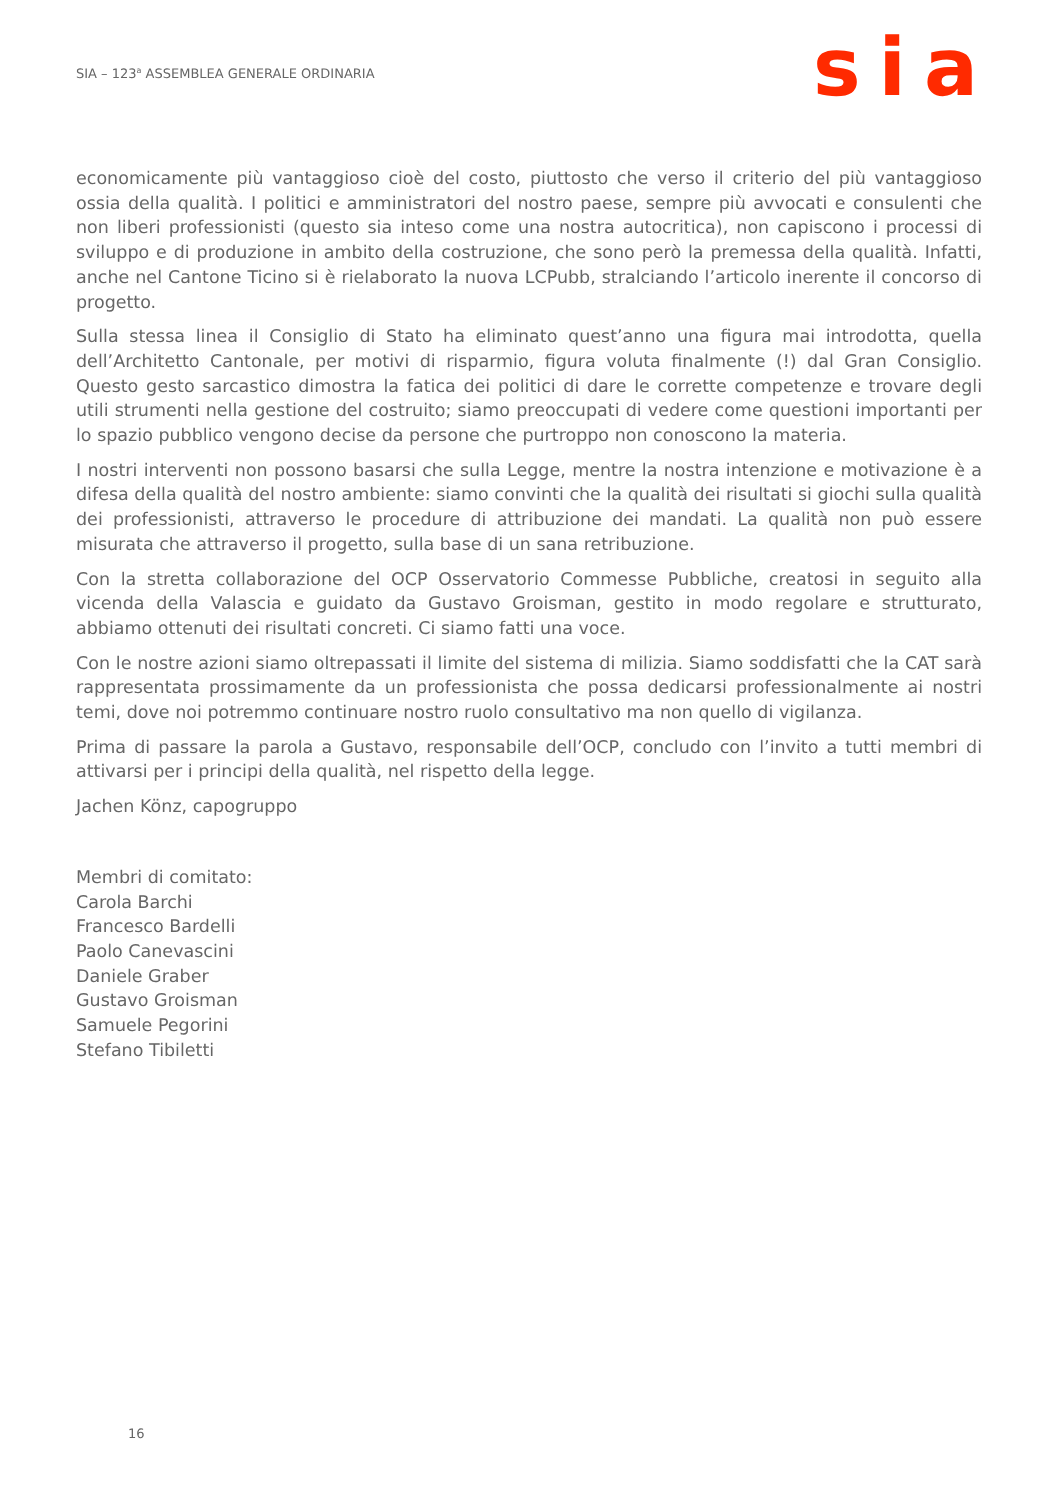SIA – 123<sup>a</sup> ASSEMBLEA GENERALE ORDINARIA
sia
economicamente più vantaggioso cioè del costo, piuttosto che verso il criterio del più vantaggioso ossia della qualità. I politici e amministratori del nostro paese, sempre più avvocati e consulenti che non liberi professionisti (questo sia inteso come una nostra autocritica), non capiscono i processi di sviluppo e di produzione in ambito della costruzione, che sono però la premessa della qualità. Infatti, anche nel Cantone Ticino si è rielaborato la nuova LCPubb, stralciando l’articolo inerente il concorso di progetto.
Sulla stessa linea il Consiglio di Stato ha eliminato quest’anno una figura mai introdotta, quella dell’Architetto Cantonale, per motivi di risparmio, figura voluta finalmente (!) dal Gran Consiglio. Questo gesto sarcastico dimostra la fatica dei politici di dare le corrette competenze e trovare degli utili strumenti nella gestione del costruito; siamo preoccupati di vedere come questioni importanti per lo spazio pubblico vengono decise da persone che purtroppo non conoscono la materia.
I nostri interventi non possono basarsi che sulla Legge, mentre la nostra intenzione e motivazione è a difesa della qualità del nostro ambiente: siamo convinti che la qualità dei risultati si giochi sulla qualità dei professionisti, attraverso le procedure di attribuzione dei mandati. La qualità non può essere misurata che attraverso il progetto, sulla base di un sana retribuzione.
Con la stretta collaborazione del OCP Osservatorio Commesse Pubbliche, creatosi in seguito alla vicenda della Valascia e guidato da Gustavo Groisman, gestito in modo regolare e strutturato, abbiamo ottenuti dei risultati concreti. Ci siamo fatti una voce.
Con le nostre azioni siamo oltrepassati il limite del sistema di milizia. Siamo soddisfatti che la CAT sarà rappresentata prossimamente da un professionista che possa dedicarsi professionalmente ai nostri temi, dove noi potremmo continuare nostro ruolo consultativo ma non quello di vigilanza.
Prima di passare la parola a Gustavo, responsabile dell’OCP, concludo con l’invito a tutti membri di attivarsi per i principi della qualità, nel rispetto della legge.
Jachen Könz, capogruppo
Membri di comitato:
Carola Barchi
Francesco Bardelli
Paolo Canevascini
Daniele Graber
Gustavo Groisman
Samuele Pegorini
Stefano Tibiletti
16